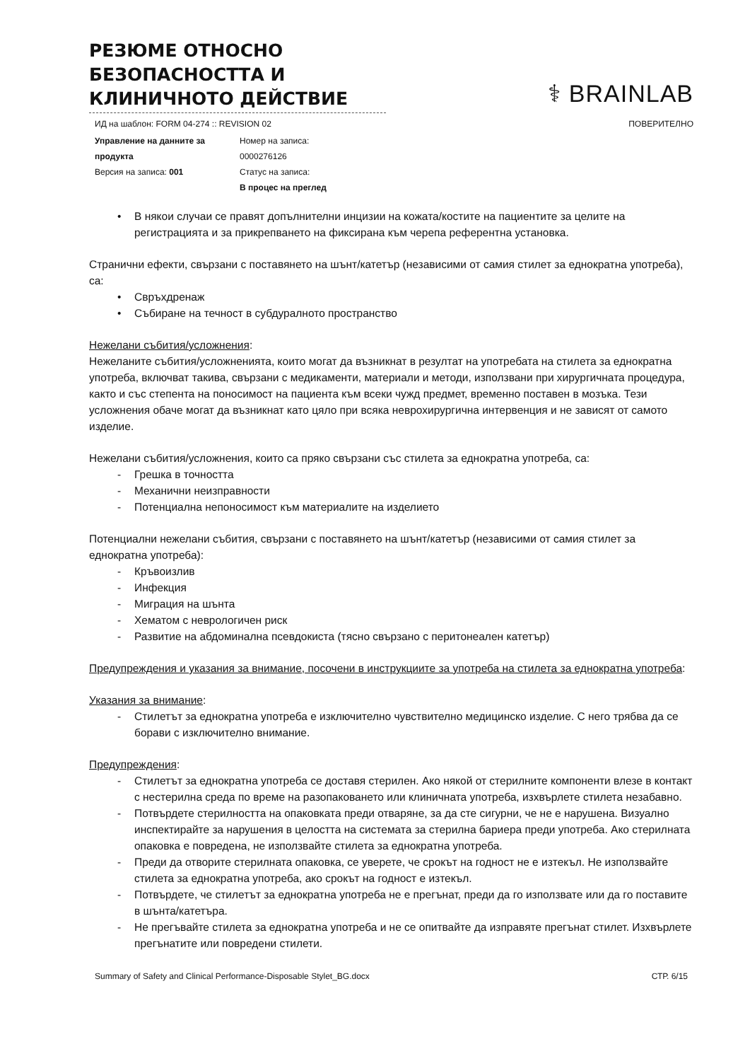РЕЗЮМЕ ОТНОСНО БЕЗОПАСНОСТТА И КЛИНИЧНОТО ДЕЙСТВИЕ
⚕ BRAINLAB
ИД на шаблон: FORM 04-274 :: REVISION 02 ПОВЕРИТЕЛНО
Управление на данните за продукта
Версия на записа: 001
Номер на записа:
0000276126
Статус на записа:
В процес на преглед
• В някои случаи се правят допълнителни инцизии на кожата/костите на пациентите за целите на регистрацията и за прикрепването на фиксирана към черепа референтна установка.
Странични ефекти, свързани с поставянето на шънт/катетър (независими от самия стилет за еднократна употреба), са:
• Свръхдренаж
• Събиране на течност в субдуралното пространство
Нежелани събития/усложнения:
Нежеланите събития/усложненията, които могат да възникнат в резултат на употребата на стилета за еднократна употреба, включват такива, свързани с медикаменти, материали и методи, използвани при хирургичната процедура, както и със степента на поносимост на пациента към всеки чужд предмет, временно поставен в мозъка. Тези усложнения обаче могат да възникнат като цяло при всяка неврохирургична интервенция и не зависят от самото изделие.
Нежелани събития/усложнения, които са пряко свързани със стилета за еднократна употреба, са:
- Грешка в точността
- Механични неизправности
- Потенциална непоносимост към материалите на изделието
Потенциални нежелани събития, свързани с поставянето на шънт/катетър (независими от самия стилет за еднократна употреба):
- Кръвоизлив
- Инфекция
- Миграция на шънта
- Хематом с неврологичен риск
- Развитие на абдоминална псевдокиста (тясно свързано с перитонеален катетър)
Предупреждения и указания за внимание, посочени в инструкциите за употреба на стилета за еднократна употреба:
Указания за внимание:
- Стилетът за еднократна употреба е изключително чувствително медицинско изделие. С него трябва да се борави с изключително внимание.
Предупреждения:
- Стилетът за еднократна употреба се доставя стерилен. Ако някой от стерилните компоненти влезе в контакт с нестерилна среда по време на разопаковането или клиничната употреба, изхвърлете стилета незабавно.
- Потвърдете стерилността на опаковката преди отваряне, за да сте сигурни, че не е нарушена. Визуално инспектирайте за нарушения в целостта на системата за стерилна бариера преди употреба. Ако стерилната опаковка е повредена, не използвайте стилета за еднократна употреба.
- Преди да отворите стерилната опаковка, се уверете, че срокът на годност не е изтекъл. Не използвайте стилета за еднократна употреба, ако срокът на годност е изтекъл.
- Потвърдете, че стилетът за еднократна употреба не е прегънат, преди да го използвате или да го поставите в шънта/катетъра.
- Не прегъвайте стилета за еднократна употреба и не се опитвайте да изправяте прегънат стилет. Изхвърлете прегънатите или повредени стилети.
Summary of Safety and Clinical Performance-Disposable Stylet_BG.docx СТР. 6/15